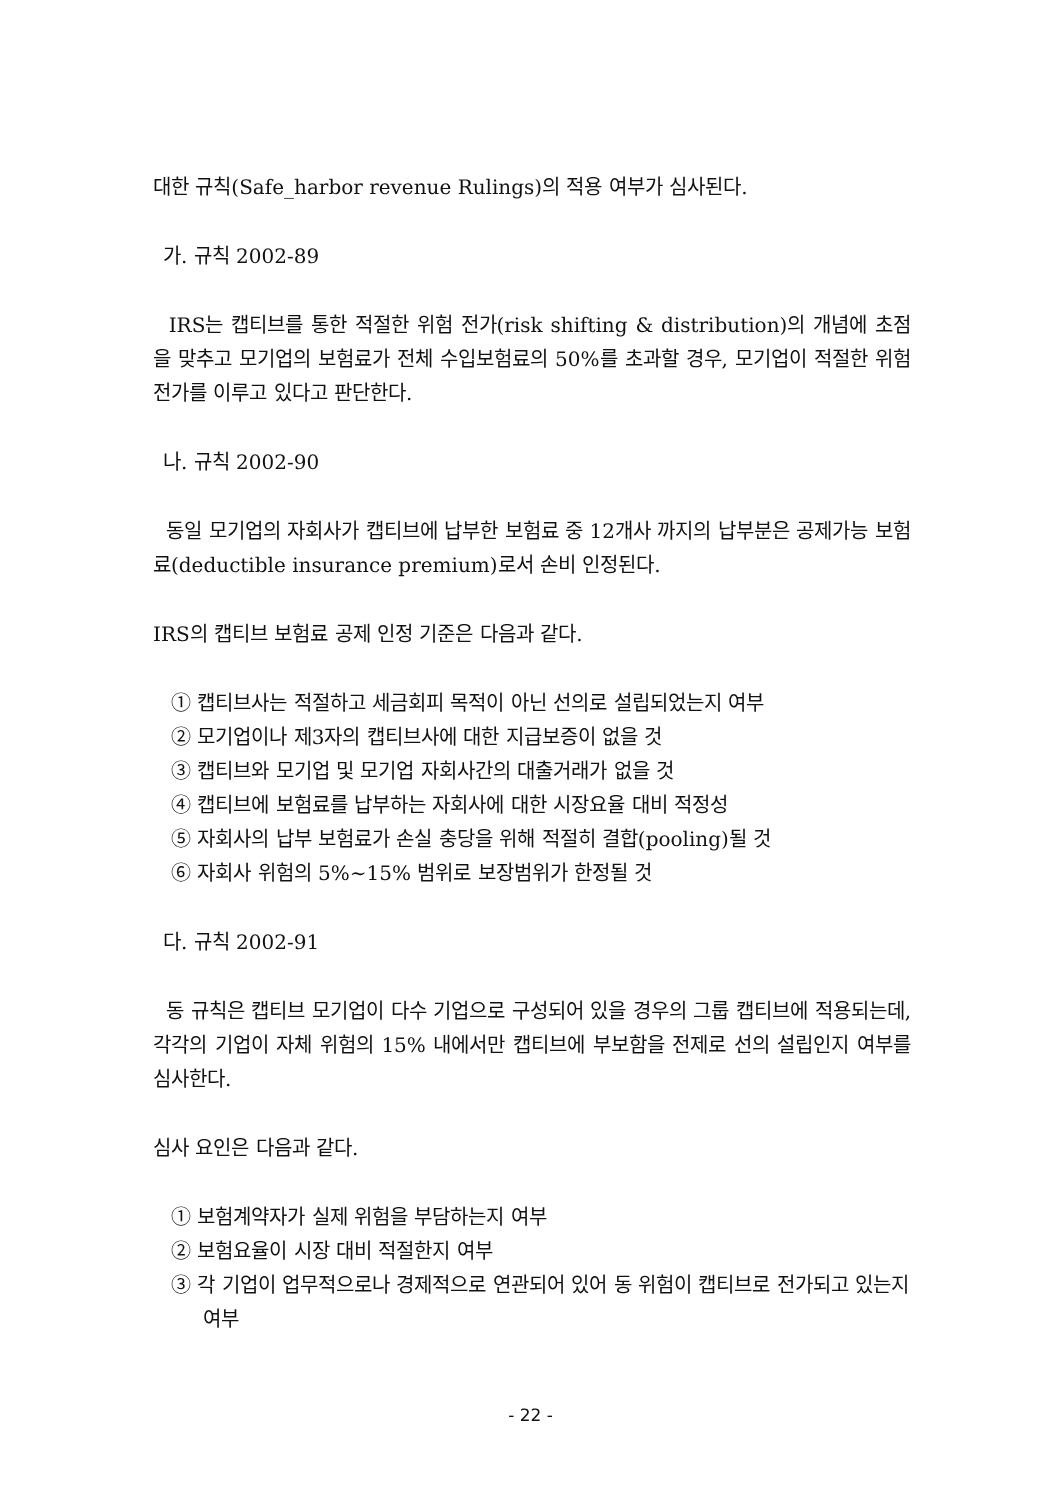대한 규칙(Safe_harbor revenue Rulings)의 적용 여부가 심사된다.
가. 규칙 2002-89
IRS는 캡티브를 통한 적절한 위험 전가(risk shifting & distribution)의 개념에 초점을 맞추고 모기업의 보험료가 전체 수입보험료의 50%를 초과할 경우, 모기업이 적절한 위험전가를 이루고 있다고 판단한다.
나. 규칙 2002-90
동일 모기업의 자회사가 캡티브에 납부한 보험료 중 12개사 까지의 납부분은 공제가능 보험료(deductible insurance premium)로서 손비 인정된다.
IRS의 캡티브 보험료 공제 인정 기준은 다음과 같다.
① 캡티브사는 적절하고 세금회피 목적이 아닌 선의로 설립되었는지 여부
② 모기업이나 제3자의 캡티브사에 대한 지급보증이 없을 것
③ 캡티브와 모기업 및 모기업 자회사간의 대출거래가 없을 것
④ 캡티브에 보험료를 납부하는 자회사에 대한 시장요율 대비 적정성
⑤ 자회사의 납부 보험료가 손실 충당을 위해 적절히 결합(pooling)될 것
⑥ 자회사 위험의 5%∼15% 범위로 보장범위가 한정될 것
다. 규칙 2002-91
동 규칙은 캡티브 모기업이 다수 기업으로 구성되어 있을 경우의 그룹 캡티브에 적용되는데, 각각의 기업이 자체 위험의 15% 내에서만 캡티브에 부보함을 전제로 선의 설립인지 여부를 심사한다.
심사 요인은 다음과 같다.
① 보험계약자가 실제 위험을 부담하는지 여부
② 보험요율이 시장 대비 적절한지 여부
③ 각 기업이 업무적으로나 경제적으로 연관되어 있어 동 위험이 캡티브로 전가되고 있는지 여부
- 22 -